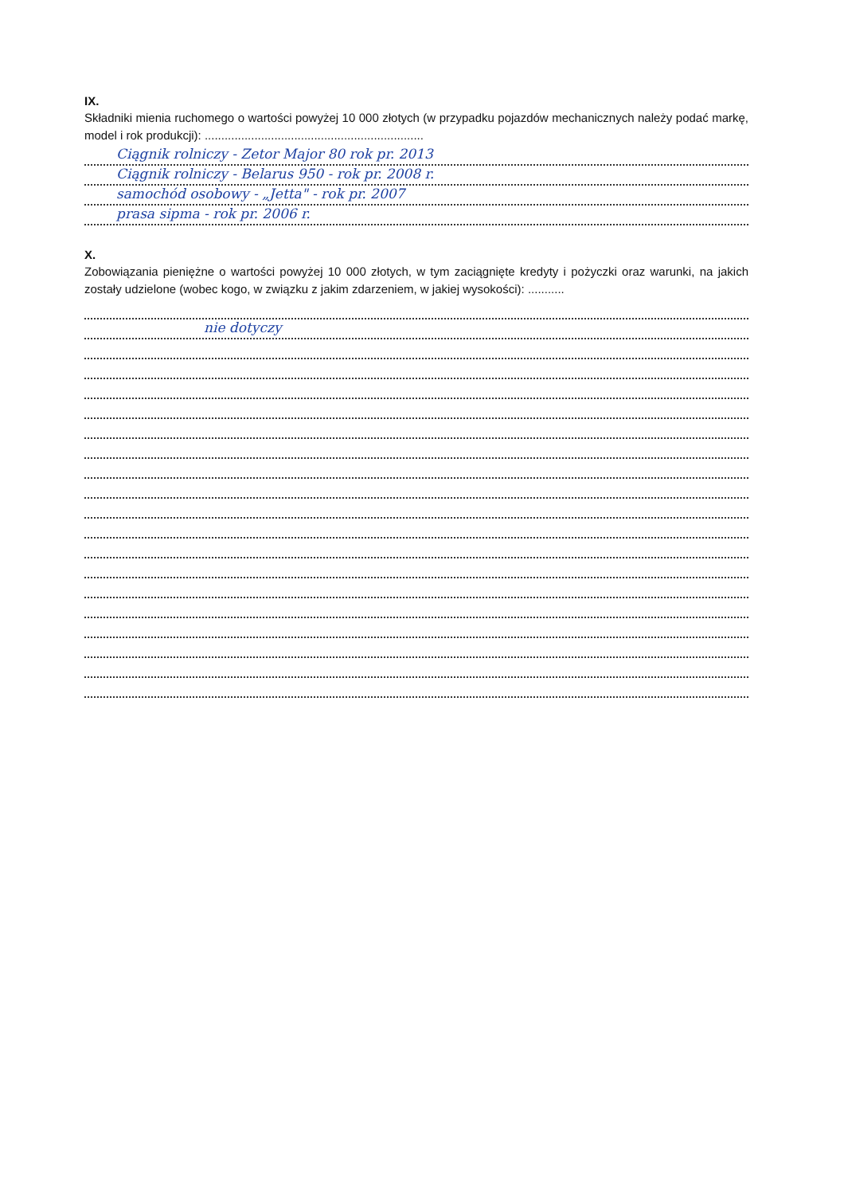IX.
Składniki mienia ruchomego o wartości powyżej 10 000 złotych (w przypadku pojazdów mechanicznych należy podać markę, model i rok produkcji): ..................................................................
Ciągnik rolniczy - Zetor Major 80 rok pr. 2013
Ciągnik rolniczy - Belarus 950 - rok pr. 2008 r.
samochód osobowy - „Jetta" - rok pr. 2007
prasa sipma - rok pr. 2006 r.
X.
Zobowiązania pieniężne o wartości powyżej 10 000 złotych, w tym zaciągnięte kredyty i pożyczki oraz warunki, na jakich zostały udzielone (wobec kogo, w związku z jakim zdarzeniem, w jakiej wysokości): ...........
nie dotyczy